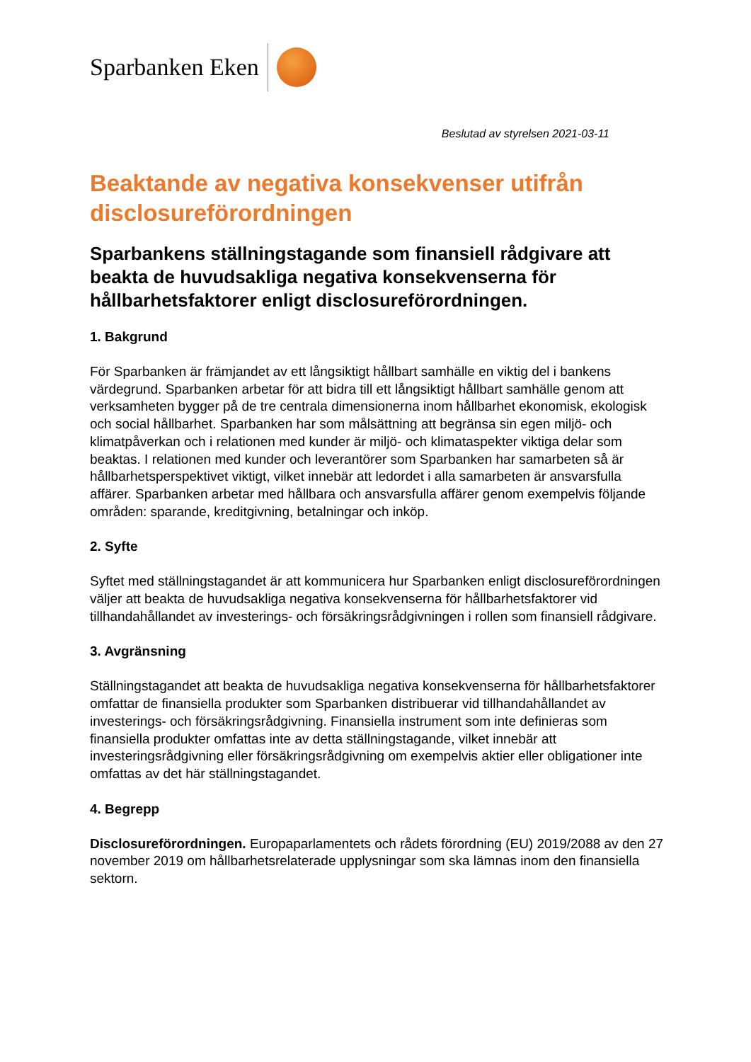Sparbanken Eken
Beslutad av styrelsen 2021-03-11
Beaktande av negativa konsekvenser utifrån disclosureförordningen
Sparbankens ställningstagande som finansiell rådgivare att beakta de huvudsakliga negativa konsekvenserna för hållbarhetsfaktorer enligt disclosureförordningen.
1. Bakgrund
För Sparbanken är främjandet av ett långsiktigt hållbart samhälle en viktig del i bankens värdegrund. Sparbanken arbetar för att bidra till ett långsiktigt hållbart samhälle genom att verksamheten bygger på de tre centrala dimensionerna inom hållbarhet ekonomisk, ekologisk och social hållbarhet. Sparbanken har som målsättning att begränsa sin egen miljö- och klimatpåverkan och i relationen med kunder är miljö- och klimataspekter viktiga delar som beaktas. I relationen med kunder och leverantörer som Sparbanken har samarbeten så är hållbarhetsperspektivet viktigt, vilket innebär att ledordet i alla samarbeten är ansvarsfulla affärer. Sparbanken arbetar med hållbara och ansvarsfulla affärer genom exempelvis följande områden: sparande, kreditgivning, betalningar och inköp.
2. Syfte
Syftet med ställningstagandet är att kommunicera hur Sparbanken enligt disclosureförordningen väljer att beakta de huvudsakliga negativa konsekvenserna för hållbarhetsfaktorer vid tillhandahållandet av investerings- och försäkringsrådgivningen i rollen som finansiell rådgivare.
3. Avgränsning
Ställningstagandet att beakta de huvudsakliga negativa konsekvenserna för hållbarhetsfaktorer omfattar de finansiella produkter som Sparbanken distribuerar vid tillhandahållandet av investerings- och försäkringsrådgivning. Finansiella instrument som inte definieras som finansiella produkter omfattas inte av detta ställningstagande, vilket innebär att investeringsrådgivning eller försäkringsrådgivning om exempelvis aktier eller obligationer inte omfattas av det här ställningstagandet.
4. Begrepp
Disclosureförordningen. Europaparlamentets och rådets förordning (EU) 2019/2088 av den 27 november 2019 om hållbarhetsrelaterade upplysningar som ska lämnas inom den finansiella sektorn.